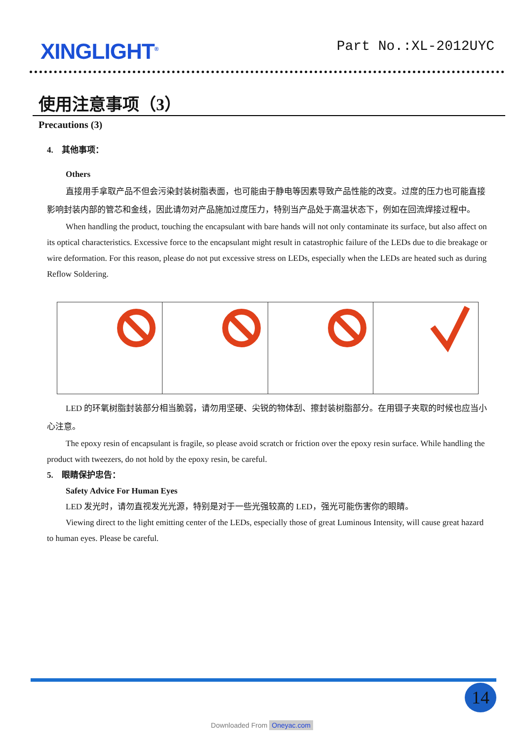XINGLIGHT<sup>®</sup>
Part No.:XL-2012UYC
使用注意事项（3）
Precautions (3)
4. 其他事项：
Others
直接用手拿取产品不但会污染封装树脂表面，也可能由于静电等因素导致产品性能的改变。过度的压力也可能直接影响封装内部的管芯和金线，因此请勿对产品施加过度压力，特别当产品处于高温状态下，例如在回流焊接过程中。
When handling the product, touching the encapsulant with bare hands will not only contaminate its surface, but also affect on its optical characteristics. Excessive force to the encapsulant might result in catastrophic failure of the LEDs due to die breakage or wire deformation. For this reason, please do not put excessive stress on LEDs, especially when the LEDs are heated such as during Reflow Soldering.
LED 的环氧树脂封装部分相当脆弱，请勿用坚硬、尖锐的物体刮、擦封装树脂部分。在用镊子夹取的时候也应当小心注意。
The epoxy resin of encapsulant is fragile, so please avoid scratch or friction over the epoxy resin surface. While handling the product with tweezers, do not hold by the epoxy resin, be careful.
5. 眼睛保护忠告：
Safety Advice For Human Eyes
LED 发光时，请勿直视发光光源，特别是对于一些光强较高的 LED，强光可能伤害你的眼睛。
Viewing direct to the light emitting center of the LEDs, especially those of great Luminous Intensity, will cause great hazard to human eyes. Please be careful.
14
Downloaded From Oneyac.com